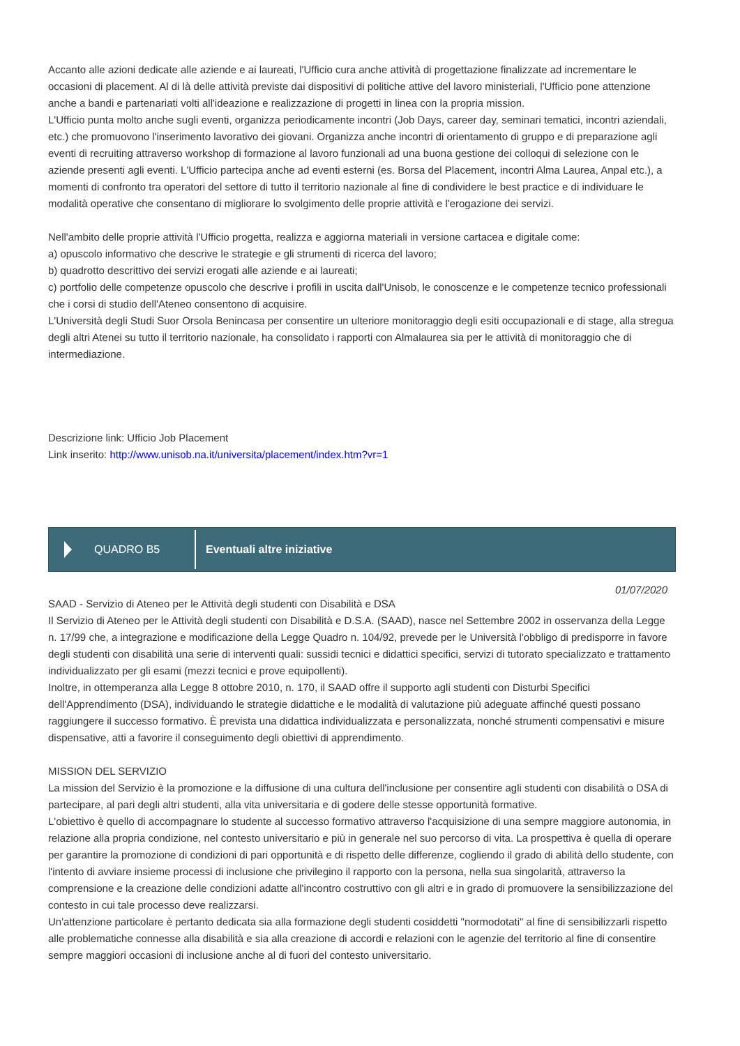Accanto alle azioni dedicate alle aziende e ai laureati, l'Ufficio cura anche attività di progettazione finalizzate ad incrementare le occasioni di placement. Al di là delle attività previste dai dispositivi di politiche attive del lavoro ministeriali, l'Ufficio pone attenzione anche a bandi e partenariati volti all'ideazione e realizzazione di progetti in linea con la propria mission.
L'Ufficio punta molto anche sugli eventi, organizza periodicamente incontri (Job Days, career day, seminari tematici, incontri aziendali, etc.) che promuovono l'inserimento lavorativo dei giovani. Organizza anche incontri di orientamento di gruppo e di preparazione agli eventi di recruiting attraverso workshop di formazione al lavoro funzionali ad una buona gestione dei colloqui di selezione con le aziende presenti agli eventi. L'Ufficio partecipa anche ad eventi esterni (es. Borsa del Placement, incontri Alma Laurea, Anpal etc.), a momenti di confronto tra operatori del settore di tutto il territorio nazionale al fine di condividere le best practice e di individuare le modalità operative che consentano di migliorare lo svolgimento delle proprie attività e l'erogazione dei servizi.
Nell'ambito delle proprie attività l'Ufficio progetta, realizza e aggiorna materiali in versione cartacea e digitale come:
a) opuscolo informativo che descrive le strategie e gli strumenti di ricerca del lavoro;
b) quadrotto descrittivo dei servizi erogati alle aziende e ai laureati;
c) portfolio delle competenze opuscolo che descrive i profili in uscita dall'Unisob, le conoscenze e le competenze tecnico professionali che i corsi di studio dell'Ateneo consentono di acquisire.
L'Università degli Studi Suor Orsola Benincasa per consentire un ulteriore monitoraggio degli esiti occupazionali e di stage, alla stregua degli altri Atenei su tutto il territorio nazionale, ha consolidato i rapporti con Almalaurea sia per le attività di monitoraggio che di intermediazione.
Descrizione link: Ufficio Job Placement
Link inserito: http://www.unisob.na.it/universita/placement/index.htm?vr=1
QUADRO B5
Eventuali altre iniziative
01/07/2020
SAAD - Servizio di Ateneo per le Attività degli studenti con Disabilità e DSA
Il Servizio di Ateneo per le Attività degli studenti con Disabilità e D.S.A. (SAAD), nasce nel Settembre 2002 in osservanza della Legge n. 17/99 che, a integrazione e modificazione della Legge Quadro n. 104/92, prevede per le Università l'obbligo di predisporre in favore degli studenti con disabilità una serie di interventi quali: sussidi tecnici e didattici specifici, servizi di tutorato specializzato e trattamento individualizzato per gli esami (mezzi tecnici e prove equipollenti).
Inoltre, in ottemperanza alla Legge 8 ottobre 2010, n. 170, il SAAD offre il supporto agli studenti con Disturbi Specifici dell'Apprendimento (DSA), individuando le strategie didattiche e le modalità di valutazione più adeguate affinché questi possano raggiungere il successo formativo. È prevista una didattica individualizzata e personalizzata, nonché strumenti compensativi e misure dispensative, atti a favorire il conseguimento degli obiettivi di apprendimento.
MISSION DEL SERVIZIO
La mission del Servizio è la promozione e la diffusione di una cultura dell'inclusione per consentire agli studenti con disabilità o DSA di partecipare, al pari degli altri studenti, alla vita universitaria e di godere delle stesse opportunità formative.
L'obiettivo è quello di accompagnare lo studente al successo formativo attraverso l'acquisizione di una sempre maggiore autonomia, in relazione alla propria condizione, nel contesto universitario e più in generale nel suo percorso di vita. La prospettiva è quella di operare per garantire la promozione di condizioni di pari opportunità e di rispetto delle differenze, cogliendo il grado di abilità dello studente, con l'intento di avviare insieme processi di inclusione che privilegino il rapporto con la persona, nella sua singolarità, attraverso la comprensione e la creazione delle condizioni adatte all'incontro costruttivo con gli altri e in grado di promuovere la sensibilizzazione del contesto in cui tale processo deve realizzarsi.
Un'attenzione particolare è pertanto dedicata sia alla formazione degli studenti cosiddetti "normodotati" al fine di sensibilizzarli rispetto alle problematiche connesse alla disabilità e sia alla creazione di accordi e relazioni con le agenzie del territorio al fine di consentire sempre maggiori occasioni di inclusione anche al di fuori del contesto universitario.